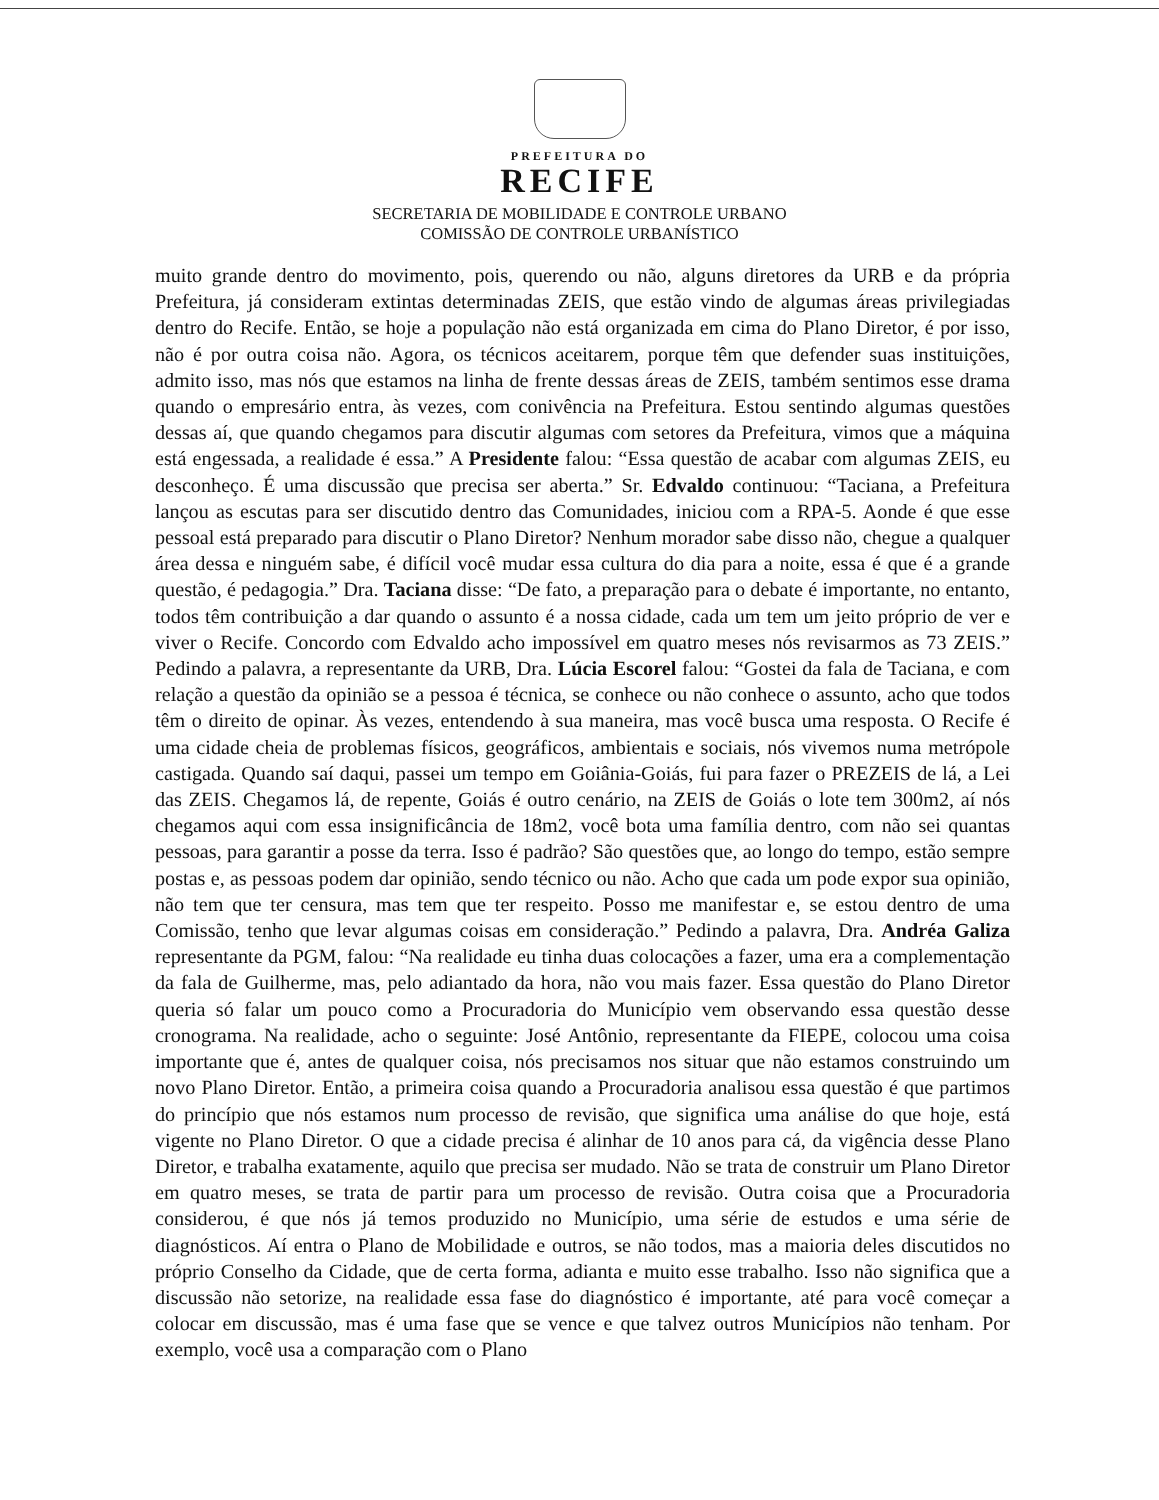PREFEITURA DO
RECIFE
SECRETARIA DE MOBILIDADE E CONTROLE URBANO
COMISSÃO DE CONTROLE URBANÍSTICO
muito grande dentro do movimento, pois, querendo ou não, alguns diretores da URB e da própria Prefeitura, já consideram extintas determinadas ZEIS, que estão vindo de algumas áreas privilegiadas dentro do Recife. Então, se hoje a população não está organizada em cima do Plano Diretor, é por isso, não é por outra coisa não. Agora, os técnicos aceitarem, porque têm que defender suas instituições, admito isso, mas nós que estamos na linha de frente dessas áreas de ZEIS, também sentimos esse drama quando o empresário entra, às vezes, com conivência na Prefeitura. Estou sentindo algumas questões dessas aí, que quando chegamos para discutir algumas com setores da Prefeitura, vimos que a máquina está engessada, a realidade é essa.” A Presidente falou: “Essa questão de acabar com algumas ZEIS, eu desconheço. É uma discussão que precisa ser aberta.” Sr. Edvaldo continuou: “Taciana, a Prefeitura lançou as escutas para ser discutido dentro das Comunidades, iniciou com a RPA-5. Aonde é que esse pessoal está preparado para discutir o Plano Diretor? Nenhum morador sabe disso não, chegue a qualquer área dessa e ninguém sabe, é difícil você mudar essa cultura do dia para a noite, essa é que é a grande questão, é pedagogia.” Dra. Taciana disse: “De fato, a preparação para o debate é importante, no entanto, todos têm contribuição a dar quando o assunto é a nossa cidade, cada um tem um jeito próprio de ver e viver o Recife. Concordo com Edvaldo acho impossível em quatro meses nós revisarmos as 73 ZEIS.” Pedindo a palavra, a representante da URB, Dra. Lúcia Escorel falou: “Gostei da fala de Taciana, e com relação a questão da opinião se a pessoa é técnica, se conhece ou não conhece o assunto, acho que todos têm o direito de opinar. Às vezes, entendendo à sua maneira, mas você busca uma resposta. O Recife é uma cidade cheia de problemas físicos, geográficos, ambientais e sociais, nós vivemos numa metrópole castigada. Quando saí daqui, passei um tempo em Goiânia-Goiás, fui para fazer o PREZEIS de lá, a Lei das ZEIS. Chegamos lá, de repente, Goiás é outro cenário, na ZEIS de Goiás o lote tem 300m2, aí nós chegamos aqui com essa insignificância de 18m2, você bota uma família dentro, com não sei quantas pessoas, para garantir a posse da terra. Isso é padrão? São questões que, ao longo do tempo, estão sempre postas e, as pessoas podem dar opinião, sendo técnico ou não. Acho que cada um pode expor sua opinião, não tem que ter censura, mas tem que ter respeito. Posso me manifestar e, se estou dentro de uma Comissão, tenho que levar algumas coisas em consideração.” Pedindo a palavra, Dra. Andréa Galiza representante da PGM, falou: “Na realidade eu tinha duas colocações a fazer, uma era a complementação da fala de Guilherme, mas, pelo adiantado da hora, não vou mais fazer. Essa questão do Plano Diretor queria só falar um pouco como a Procuradoria do Município vem observando essa questão desse cronograma. Na realidade, acho o seguinte: José Antônio, representante da FIEPE, colocou uma coisa importante que é, antes de qualquer coisa, nós precisamos nos situar que não estamos construindo um novo Plano Diretor. Então, a primeira coisa quando a Procuradoria analisou essa questão é que partimos do princípio que nós estamos num processo de revisão, que significa uma análise do que hoje, está vigente no Plano Diretor. O que a cidade precisa é alinhar de 10 anos para cá, da vigência desse Plano Diretor, e trabalha exatamente, aquilo que precisa ser mudado. Não se trata de construir um Plano Diretor em quatro meses, se trata de partir para um processo de revisão. Outra coisa que a Procuradoria considerou, é que nós já temos produzido no Município, uma série de estudos e uma série de diagnósticos. Aí entra o Plano de Mobilidade e outros, se não todos, mas a maioria deles discutidos no próprio Conselho da Cidade, que de certa forma, adianta e muito esse trabalho. Isso não significa que a discussão não setorize, na realidade essa fase do diagnóstico é importante, até para você começar a colocar em discussão, mas é uma fase que se vence e que talvez outros Municípios não tenham. Por exemplo, você usa a comparação com o Plano